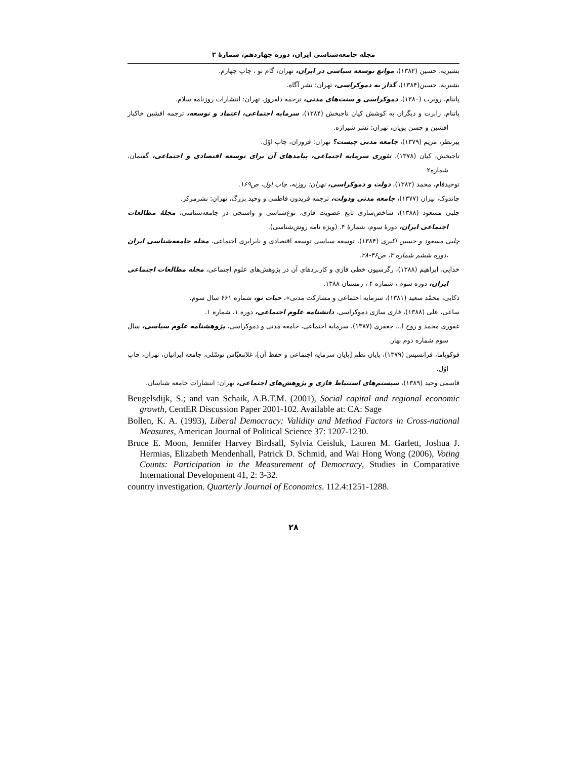مجله جامعه‌شناسی ایران، دوره چهاردهم، شمارهٔ ۲
بشیریه، حسین (۱۳۸۲)، موانع توسعه سیاسی در ایران، تهران، گام نو ، چاپ چهارم.
بشیریه، حسین(۱۳۸۴)، گذار به دموکراسی، تهران: نشر آگاه.
پاتنام، روبرت (۱۳۸۰)، دموکراسی و سنت‌های مدنی، ترجمه دلفروز، تهران: انتشارات روزنامه سلام.
پاتنام، رابرت و دیگران به کوشش کیان تاجبخش (۱۳۸۴)، سرمایه اجتماعی، اعتماد و توسعه، ترجمه افشین خاکباز افشین و حسن پویان، تهران: نشر شیرازه.
پیرنظر، مریم (۱۳۷۹)، جامعه مدنی چیست؟ تهران: فروزان، چاپ اوّل.
تاجبخش، کیان (۱۳۷۸)، تئوری سرمایه اجتماعی، پیامدهای آن برای توسعه اقتصادی و اجتماعی، گفتمان، شماره۲
توحیدفام، محمد (۱۳۸۲)، دولت و دموکراسی، تهران: روزنه، چاپ اول، ص۱۶۹.
چاندوک، نیران (۱۳۷۷)، جامعه مدنی ودولت، ترجمه فریدون فاطمی و وحید بزرگ، تهران: نشرمرکز.
چلبی مسعود (۱۳۸۸)، شاخص‌سازی تابع عضویت فازی، نوع‌شناسی و واسنجی در جامعه‌شناسی، مجلهٔ مطالعات اجتماعی ایران، دورهٔ سوم، شمارهٔ ۴. (ویژه نامه روش‌شناسی).
چلبی مسعود و حسین اکبری (۱۳۸۴)، توسعه سیاسی توسعه اقتصادی و نابرابری اجتماعی، مجله جامعه‌شناسی ایران ،دوره ششم شماره ۳، ص۴۶-۲۸.
خدایی، ابراهیم (۱۳۸۸)، رگرسیون خطی فازی و کاربردهای آن در پژوهش‌های علوم اجتماعی، مجله مطالعات اجتماعی ایران، دوره سوم ، شماره ۴ ، زمستان ۱۳۸۸.
ذکایی، محمّد سعید (۱۳۸۱)، سرمایه اجتماعی و مشارکت مدنی»، حیات نو، شماره ۶۶۱ سال سوم.
ساعی، علی (۱۳۸۸)، فازی سازی دموکراسی، دانشنامه علوم اجتماعی، دوره ۱، شماره ۱.
غفوری محمد و روح ا... جعفری (۱۳۸۷)، سرمایه اجتماعی، جامعه مدنی و دموکراسی، پژوهشنامه علوم سیاسی، سال سوم شماره دوم بهار.
فوکویاما، فرانسیس (۱۳۷۹)، پایان نظم [پایان سرمایه اجتماعی و حفظ آن]، غلامعبّاس توسّلی، جامعه ایرانیان، تهران، چاپ اوّل.
قاسمی وحید (۱۳۸۹)، سیستم‌های استنباط فازی و پژوهش‌های اجتماعی، تهران: انتشارات جامعه شناسان.
Beugelsdijk, S.; and van Schaik, A.B.T.M. (2001), Social capital and regional economic growth, CentER Discussion Paper 2001-102. Available at: CA: Sage
Bollen, K. A. (1993), Liberal Democracy: Validity and Method Factors in Cross-national Measures, American Journal of Political Science 37: 1207-1230.
Bruce E. Moon, Jennifer Harvey Birdsall, Sylvia Ceisluk, Lauren M. Garlett, Joshua J. Hermias, Elizabeth Mendenhall, Patrick D. Schmid, and Wai Hong Wong (2006), Voting Counts: Participation in the Measurement of Democracy, Studies in Comparative International Development 41, 2: 3-32.
country investigation. Quarterly Journal of Economics. 112.4:1251-1288.
۲۸